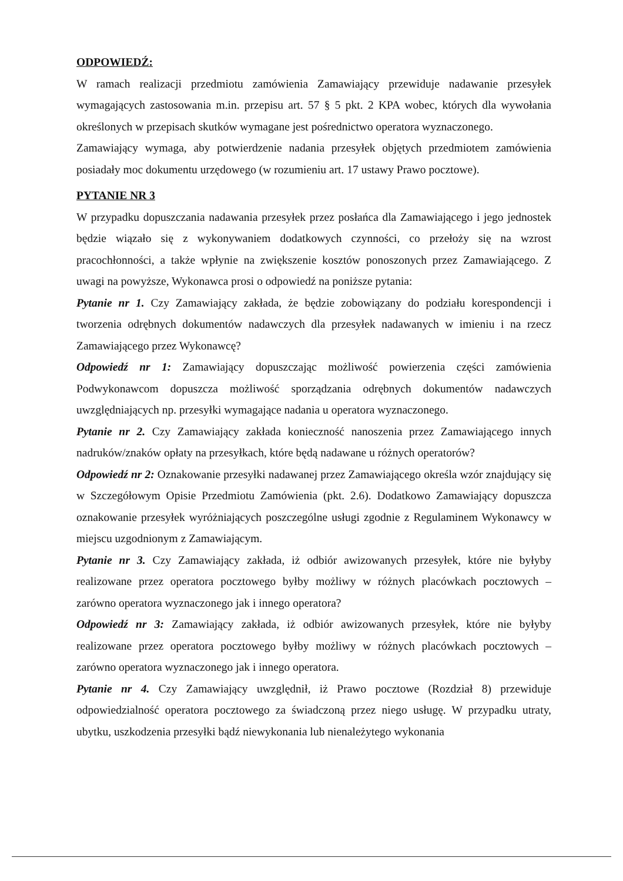ODPOWIEDŹ:
W ramach realizacji przedmiotu zamówienia Zamawiający przewiduje nadawanie przesyłek wymagających zastosowania m.in. przepisu art. 57 § 5 pkt. 2 KPA wobec, których dla wywołania określonych w przepisach skutków wymagane jest pośrednictwo operatora wyznaczonego.
Zamawiający wymaga, aby potwierdzenie nadania przesyłek objętych przedmiotem zamówienia posiadały moc dokumentu urzędowego (w rozumieniu art. 17 ustawy Prawo pocztowe).
PYTANIE NR 3
W przypadku dopuszczania nadawania przesyłek przez posłańca dla Zamawiającego i jego jednostek będzie wiązało się z wykonywaniem dodatkowych czynności, co przełoży się na wzrost pracochłonności, a także wpłynie na zwiększenie kosztów ponoszonych przez Zamawiającego. Z uwagi na powyższe, Wykonawca prosi o odpowiedź na poniższe pytania:
Pytanie nr 1. Czy Zamawiający zakłada, że będzie zobowiązany do podziału korespondencji i tworzenia odrębnych dokumentów nadawczych dla przesyłek nadawanych w imieniu i na rzecz Zamawiającego przez Wykonawcę?
Odpowiedź nr 1: Zamawiający dopuszczając możliwość powierzenia części zamówienia Podwykonawcom dopuszcza możliwość sporządzania odrębnych dokumentów nadawczych uwzględniających np. przesyłki wymagające nadania u operatora wyznaczonego.
Pytanie nr 2. Czy Zamawiający zakłada konieczność nanoszenia przez Zamawiającego innych nadruków/znaków opłaty na przesyłkach, które będą nadawane u różnych operatorów?
Odpowiedź nr 2: Oznakowanie przesyłki nadawanej przez Zamawiającego określa wzór znajdujący się w Szczegółowym Opisie Przedmiotu Zamówienia (pkt. 2.6). Dodatkowo Zamawiający dopuszcza oznakowanie przesyłek wyróżniających poszczególne usługi zgodnie z Regulaminem Wykonawcy w miejscu uzgodnionym z Zamawiającym.
Pytanie nr 3. Czy Zamawiający zakłada, iż odbiór awizowanych przesyłek, które nie byłyby realizowane przez operatora pocztowego byłby możliwy w różnych placówkach pocztowych – zarówno operatora wyznaczonego jak i innego operatora?
Odpowiedź nr 3: Zamawiający zakłada, iż odbiór awizowanych przesyłek, które nie byłyby realizowane przez operatora pocztowego byłby możliwy w różnych placówkach pocztowych – zarówno operatora wyznaczonego jak i innego operatora.
Pytanie nr 4. Czy Zamawiający uwzględnił, iż Prawo pocztowe (Rozdział 8) przewiduje odpowiedzialność operatora pocztowego za świadczoną przez niego usługę. W przypadku utraty, ubytku, uszkodzenia przesyłki bądź niewykonania lub nienależytego wykonania